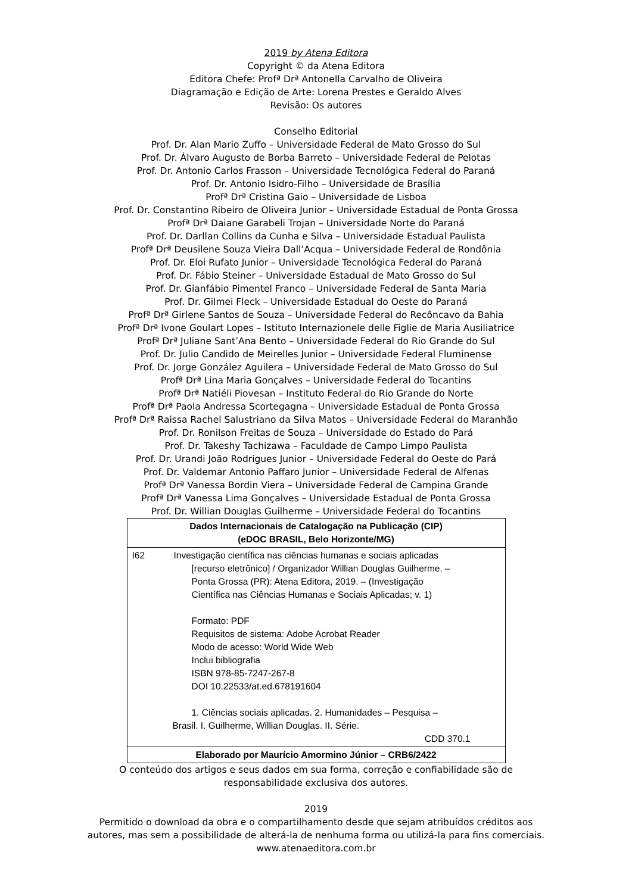2019 by Atena Editora
Copyright © da Atena Editora
Editora Chefe: Profª Drª Antonella Carvalho de Oliveira
Diagramação e Edição de Arte: Lorena Prestes e Geraldo Alves
Revisão: Os autores
Conselho Editorial
Prof. Dr. Alan Mario Zuffo – Universidade Federal de Mato Grosso do Sul
Prof. Dr. Álvaro Augusto de Borba Barreto – Universidade Federal de Pelotas
Prof. Dr. Antonio Carlos Frasson – Universidade Tecnológica Federal do Paraná
Prof. Dr. Antonio Isidro-Filho – Universidade de Brasília
Profª Drª Cristina Gaio – Universidade de Lisboa
Prof. Dr. Constantino Ribeiro de Oliveira Junior – Universidade Estadual de Ponta Grossa
Profª Drª Daiane Garabeli Trojan – Universidade Norte do Paraná
Prof. Dr. Darllan Collins da Cunha e Silva – Universidade Estadual Paulista
Profª Drª Deusilene Souza Vieira Dall’Acqua – Universidade Federal de Rondônia
Prof. Dr. Eloi Rufato Junior – Universidade Tecnológica Federal do Paraná
Prof. Dr. Fábio Steiner – Universidade Estadual de Mato Grosso do Sul
Prof. Dr. Gianfábio Pimentel Franco – Universidade Federal de Santa Maria
Prof. Dr. Gilmei Fleck – Universidade Estadual do Oeste do Paraná
Profª Drª Girlene Santos de Souza – Universidade Federal do Recôncavo da Bahia
Profª Drª Ivone Goulart Lopes – Istituto Internazionele delle Figlie de Maria Ausiliatrice
Profª Drª Juliane Sant’Ana Bento – Universidade Federal do Rio Grande do Sul
Prof. Dr. Julio Candido de Meirelles Junior – Universidade Federal Fluminense
Prof. Dr. Jorge González Aguilera – Universidade Federal de Mato Grosso do Sul
Profª Drª Lina Maria Gonçalves – Universidade Federal do Tocantins
Profª Drª Natiéli Piovesan – Instituto Federal do Rio Grande do Norte
Profª Drª Paola Andressa Scortegagna – Universidade Estadual de Ponta Grossa
Profª Drª Raissa Rachel Salustriano da Silva Matos – Universidade Federal do Maranhão
Prof. Dr. Ronilson Freitas de Souza – Universidade do Estado do Pará
Prof. Dr. Takeshy Tachizawa – Faculdade de Campo Limpo Paulista
Prof. Dr. Urandi João Rodrigues Junior – Universidade Federal do Oeste do Pará
Prof. Dr. Valdemar Antonio Paffaro Junior – Universidade Federal de Alfenas
Profª Drª Vanessa Bordin Viera – Universidade Federal de Campina Grande
Profª Drª Vanessa Lima Gonçalves – Universidade Estadual de Ponta Grossa
Prof. Dr. Willian Douglas Guilherme – Universidade Federal do Tocantins
| Dados Internacionais de Catalogação na Publicação (CIP) (eDOC BRASIL, Belo Horizonte/MG) |
| --- |
| I62 Investigação científica nas ciências humanas e sociais aplicadas [recurso eletrônico] / Organizador Willian Douglas Guilherme. – Ponta Grossa (PR): Atena Editora, 2019. – (Investigação Científica nas Ciências Humanas e Sociais Aplicadas; v. 1) Formato: PDF Requisitos de sistema: Adobe Acrobat Reader Modo de acesso: World Wide Web Inclui bibliografia ISBN 978-85-7247-267-8 DOI 10.22533/at.ed.678191604 1. Ciências sociais aplicadas. 2. Humanidades – Pesquisa – Brasil. I. Guilherme, Willian Douglas. II. Série. CDD 370.1 |
| Elaborado por Maurício Amormino Júnior – CRB6/2422 |
O conteúdo dos artigos e seus dados em sua forma, correção e confiabilidade são de
responsabilidade exclusiva dos autores.
2019
Permitido o download da obra e o compartilhamento desde que sejam atribuídos créditos aos
autores, mas sem a possibilidade de alterá-la de nenhuma forma ou utilizá-la para fins comerciais.
www.atenaeditora.com.br